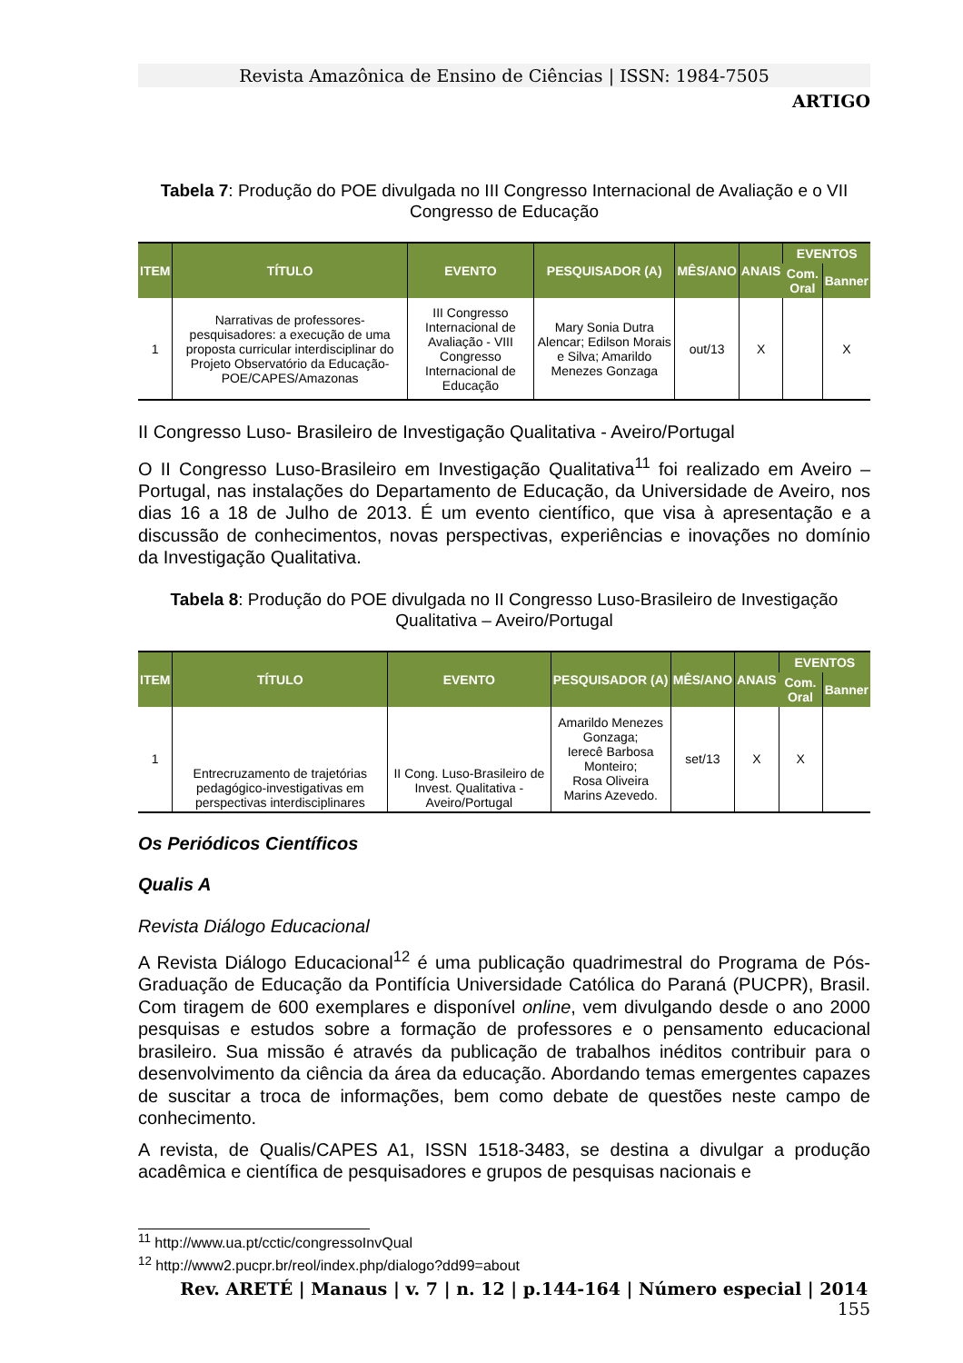Revista Amazônica de Ensino de Ciências | ISSN: 1984-7505
ARTIGO
Tabela 7: Produção do POE divulgada no III Congresso Internacional de Avaliação e o VII Congresso de Educação
| ITEM | TÍTULO | EVENTO | PESQUISADOR (A) | MÊS/ANO | ANAIS | EVENTOS | |
| --- | --- | --- | --- | --- | --- | --- | --- |
| | | | | | | Com. Oral | Banner |
| 1 | Narrativas de professores-pesquisadores: a execução de uma proposta curricular interdisciplinar do Projeto Observatório da Educação-POE/CAPES/Amazonas | III Congresso Internacional de Avaliação - VIII Congresso Internacional de Educação | Mary Sonia Dutra Alencar; Edilson Morais e Silva; Amarildo Menezes Gonzaga | out/13 | X | | X |
II Congresso Luso- Brasileiro de Investigação Qualitativa - Aveiro/Portugal
O II Congresso Luso-Brasileiro em Investigação Qualitativa<sup>11</sup> foi realizado em Aveiro – Portugal, nas instalações do Departamento de Educação, da Universidade de Aveiro, nos dias 16 a 18 de Julho de 2013. É um evento científico, que visa à apresentação e a discussão de conhecimentos, novas perspectivas, experiências e inovações no domínio da Investigação Qualitativa.
Tabela 8: Produção do POE divulgada no II Congresso Luso-Brasileiro de Investigação Qualitativa – Aveiro/Portugal
| ITEM | TÍTULO | EVENTO | PESQUISADOR (A) | MÊS/ANO | ANAIS | EVENTOS | |
| --- | --- | --- | --- | --- | --- | --- | --- |
| | | | | | | Com. Oral | Banner |
| 1 | Entrecruzamento de trajetórias pedagógico-investigativas em perspectivas interdisciplinares | II Cong. Luso-Brasileiro de Invest. Qualitativa - Aveiro/Portugal | Amarildo Menezes Gonzaga; Ierecê Barbosa Monteiro; Rosa Oliveira Marins Azevedo. | set/13 | X | X | |
Os Periódicos Científicos
Qualis A
Revista Diálogo Educacional
A Revista Diálogo Educacional<sup>12</sup> é uma publicação quadrimestral do Programa de Pós-Graduação de Educação da Pontifícia Universidade Católica do Paraná (PUCPR), Brasil. Com tiragem de 600 exemplares e disponível online, vem divulgando desde o ano 2000 pesquisas e estudos sobre a formação de professores e o pensamento educacional brasileiro. Sua missão é através da publicação de trabalhos inéditos contribuir para o desenvolvimento da ciência da área da educação. Abordando temas emergentes capazes de suscitar a troca de informações, bem como debate de questões neste campo de conhecimento.
A revista, de Qualis/CAPES A1, ISSN 1518-3483, se destina a divulgar a produção acadêmica e científica de pesquisadores e grupos de pesquisas nacionais e
<sup>11</sup> http://www.ua.pt/cctic/congressoInvQual
<sup>12</sup> http://www2.pucpr.br/reol/index.php/dialogo?dd99=about
Rev. ARETÉ | Manaus | v. 7 | n. 12 | p.144-164 | Número especial | 2014 155